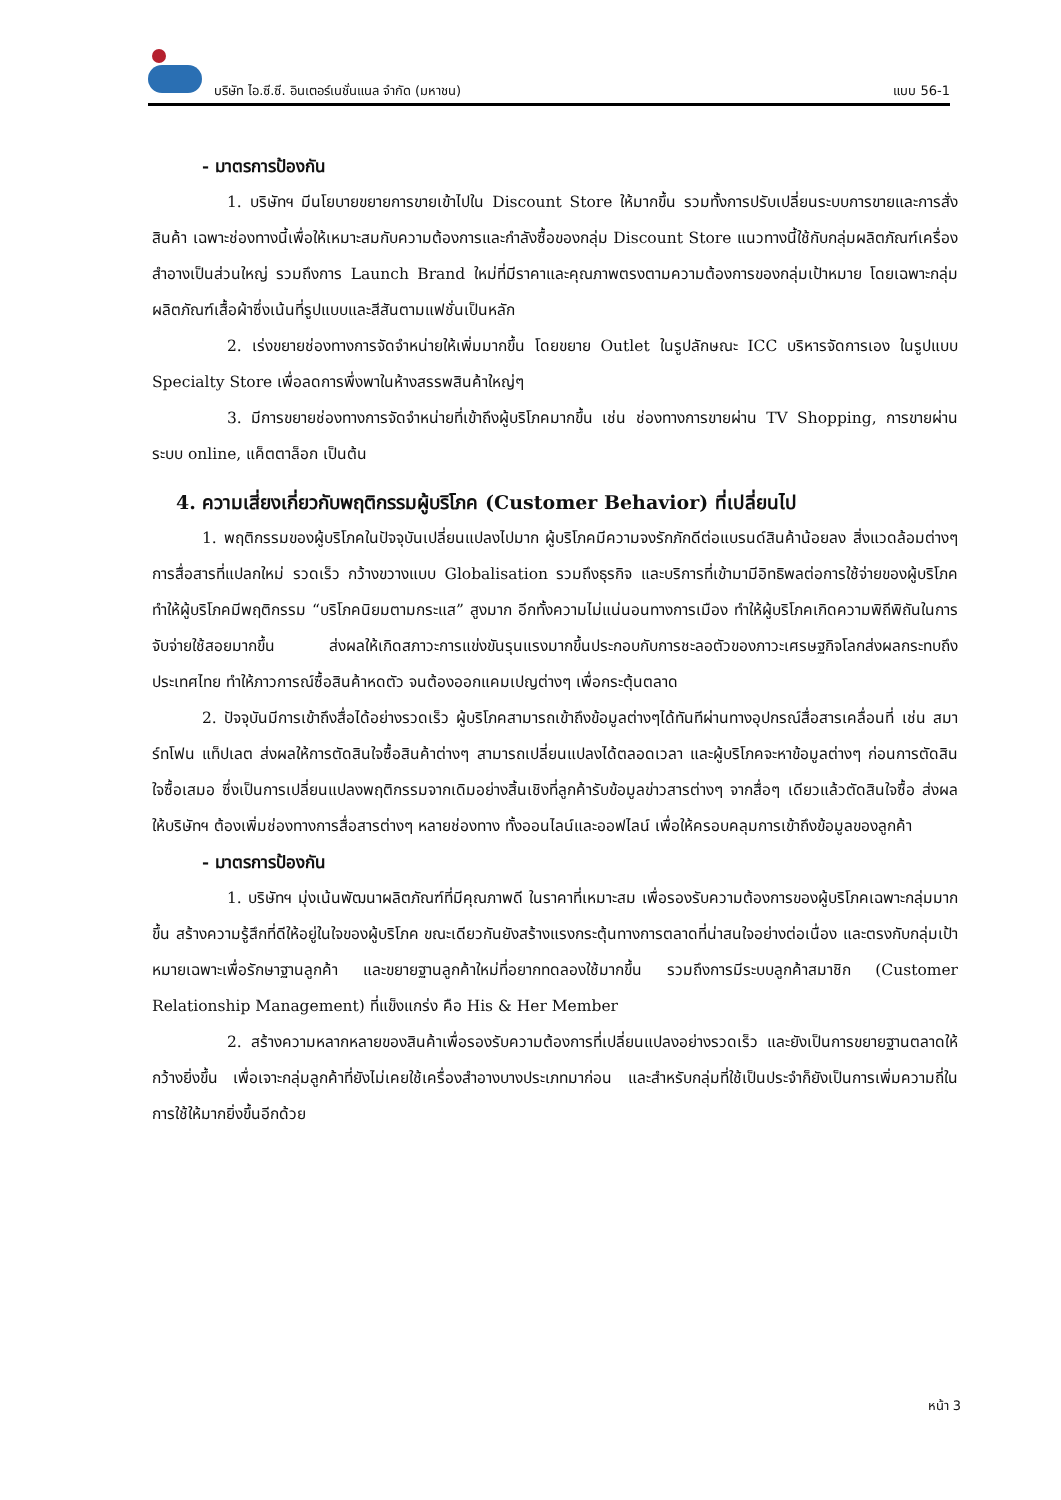บริษัท ไอ.ซี.ซี. อินเตอร์เนชั่นแนล จำกัด (มหาชน) แบบ 56-1
- มาตรการป้องกัน
1. บริษัทฯ มีนโยบายขยายการขายเข้าไปใน Discount Store ให้มากขึ้น รวมทั้งการปรับเปลี่ยนระบบการขายและการสั่งสินค้า เฉพาะช่องทางนี้เพื่อให้เหมาะสมกับความต้องการและกำลังซื้อของกลุ่ม Discount Store แนวทางนี้ใช้กับกลุ่มผลิตภัณฑ์เครื่องสำอางเป็นส่วนใหญ่ รวมถึงการ Launch Brand ใหม่ที่มีราคาและคุณภาพตรงตามความต้องการของกลุ่มเป้าหมาย โดยเฉพาะกลุ่มผลิตภัณฑ์เสื้อผ้าซึ่งเน้นที่รูปแบบและสีสันตามแฟชั่นเป็นหลัก
2. เร่งขยายช่องทางการจัดจำหน่ายให้เพิ่มมากขึ้น โดยขยาย Outlet ในรูปลักษณะ ICC บริหารจัดการเอง ในรูปแบบ Specialty Store เพื่อลดการพึ่งพาในห้างสรรพสินค้าใหญ่ๆ
3. มีการขยายช่องทางการจัดจำหน่ายที่เข้าถึงผู้บริโภคมากขึ้น เช่น ช่องทางการขายผ่าน TV Shopping, การขายผ่านระบบ online, แค็ตตาล็อก เป็นต้น
4. ความเสี่ยงเกี่ยวกับพฤติกรรมผู้บริโภค (Customer Behavior) ที่เปลี่ยนไป
1. พฤติกรรมของผู้บริโภคในปัจจุบันเปลี่ยนแปลงไปมาก ผู้บริโภคมีความจงรักภักดีต่อแบรนด์สินค้าน้อยลง สิ่งแวดล้อมต่างๆ การสื่อสารที่แปลกใหม่ รวดเร็ว กว้างขวางแบบ Globalisation รวมถึงธุรกิจ และบริการที่เข้ามามีอิทธิพลต่อการใช้จ่ายของผู้บริโภค ทำให้ผู้บริโภคมีพฤติกรรม “บริโภคนิยมตามกระแส” สูงมาก อีกทั้งความไม่แน่นอนทางการเมือง ทำให้ผู้บริโภคเกิดความพิถีพิถันในการจับจ่ายใช้สอยมากขึ้น ส่งผลให้เกิดสภาวะการแข่งขันรุนแรงมากขึ้นประกอบกับการชะลอตัวของภาวะเศรษฐกิจโลกส่งผลกระทบถึงประเทศไทย ทำให้ภาวการณ์ซื้อสินค้าหดตัว จนต้องออกแคมเปญต่างๆ เพื่อกระตุ้นตลาด
2. ปัจจุบันมีการเข้าถึงสื่อได้อย่างรวดเร็ว ผู้บริโภคสามารถเข้าถึงข้อมูลต่างๆได้ทันทีผ่านทางอุปกรณ์สื่อสารเคลื่อนที่ เช่น สมาร์ทโฟน แท็ปเลต ส่งผลให้การตัดสินใจซื้อสินค้าต่างๆ สามารถเปลี่ยนแปลงได้ตลอดเวลา และผู้บริโภคจะหาข้อมูลต่างๆ ก่อนการตัดสินใจซื้อเสมอ ซึ่งเป็นการเปลี่ยนแปลงพฤติกรรมจากเดิมอย่างสิ้นเชิงที่ลูกค้ารับข้อมูลข่าวสารต่างๆ จากสื่อๆ เดียวแล้วตัดสินใจซื้อ ส่งผลให้บริษัทฯ ต้องเพิ่มช่องทางการสื่อสารต่างๆ หลายช่องทาง ทั้งออนไลน์และออฟไลน์ เพื่อให้ครอบคลุมการเข้าถึงข้อมูลของลูกค้า
- มาตรการป้องกัน
1. บริษัทฯ มุ่งเน้นพัฒนาผลิตภัณฑ์ที่มีคุณภาพดี ในราคาที่เหมาะสม เพื่อรองรับความต้องการของผู้บริโภคเฉพาะกลุ่มมากขึ้น สร้างความรู้สึกที่ดีให้อยู่ในใจของผู้บริโภค ขณะเดียวกันยังสร้างแรงกระตุ้นทางการตลาดที่น่าสนใจอย่างต่อเนื่อง และตรงกับกลุ่มเป้าหมายเฉพาะเพื่อรักษาฐานลูกค้า และขยายฐานลูกค้าใหม่ที่อยากทดลองใช้มากขึ้น รวมถึงการมีระบบลูกค้าสมาชิก (Customer Relationship Management) ที่แข็งแกร่ง คือ His & Her Member
2. สร้างความหลากหลายของสินค้าเพื่อรองรับความต้องการที่เปลี่ยนแปลงอย่างรวดเร็ว และยังเป็นการขยายฐานตลาดให้กว้างยิ่งขึ้น เพื่อเจาะกลุ่มลูกค้าที่ยังไม่เคยใช้เครื่องสำอางบางประเภทมาก่อน และสำหรับกลุ่มที่ใช้เป็นประจำก็ยังเป็นการเพิ่มความถี่ในการใช้ให้มากยิ่งขึ้นอีกด้วย
หน้า 3